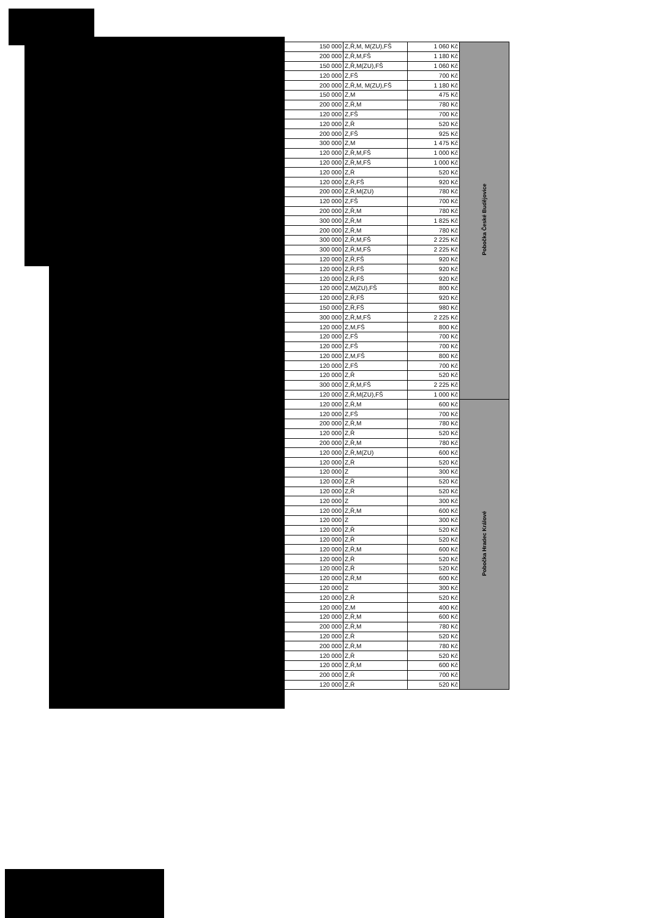| 150 000 | Z,Ř,M, M(ZU),FŠ | 1 060 Kč | Pobočka České Budějovice |
| 200 000 | Z,Ř,M,FŠ | 1 180 Kč | |
| 150 000 | Z,Ř,M(ZU),FŠ | 1 060 Kč | |
| 120 000 | Z,FŠ | 700 Kč | |
| 200 000 | Z,Ř,M, M(ZU),FŠ | 1 180 Kč | |
| 150 000 | Z,M | 475 Kč | |
| 200 000 | Z,Ř,M | 780 Kč | |
| 120 000 | Z,FŠ | 700 Kč | |
| 120 000 | Z,Ř | 520 Kč | |
| 200 000 | Z,FŠ | 925 Kč | |
| 300 000 | Z,M | 1 475 Kč | |
| 120 000 | Z,Ř,M,FŠ | 1 000 Kč | |
| 120 000 | Z,Ř,M,FŠ | 1 000 Kč | |
| 120 000 | Z,Ř | 520 Kč | |
| 120 000 | Z,Ř,FŠ | 920 Kč | |
| 200 000 | Z,Ř,M(ZU) | 780 Kč | |
| 120 000 | Z,FŠ | 700 Kč | |
| 200 000 | Z,Ř,M | 780 Kč | |
| 300 000 | Z,Ř,M | 1 825 Kč | |
| 200 000 | Z,Ř,M | 780 Kč | |
| 300 000 | Z,Ř,M,FŠ | 2 225 Kč | |
| 300 000 | Z,Ř,M,FŠ | 2 225 Kč | |
| 120 000 | Z,Ř,FŠ | 920 Kč | |
| 120 000 | Z,Ř,FŠ | 920 Kč | |
| 120 000 | Z,Ř,FŠ | 920 Kč | |
| 120 000 | Z,M(ZU),FŠ | 800 Kč | |
| 120 000 | Z,Ř,FŠ | 920 Kč | |
| 150 000 | Z,Ř,FŠ | 980 Kč | |
| 300 000 | Z,Ř,M,FŠ | 2 225 Kč | |
| 120 000 | Z,M,FŠ | 800 Kč | |
| 120 000 | Z,FŠ | 700 Kč | |
| 120 000 | Z,FŠ | 700 Kč | |
| 120 000 | Z,M,FŠ | 800 Kč | |
| 120 000 | Z,FŠ | 700 Kč | |
| 120 000 | Z,Ř | 520 Kč | |
| 300 000 | Z,Ř,M,FŠ | 2 225 Kč | |
| 120 000 | Z,Ř,M(ZU),FŠ | 1 000 Kč | |
| 120 000 | Z,Ř,M | 600 Kč | Pobočka Hradec Králové |
| 120 000 | Z,FŠ | 700 Kč | |
| 200 000 | Z,Ř,M | 780 Kč | |
| 120 000 | Z,Ř | 520 Kč | |
| 200 000 | Z,Ř,M | 780 Kč | |
| 120 000 | Z,Ř,M(ZU) | 600 Kč | |
| 120 000 | Z,Ř | 520 Kč | |
| 120 000 | Z | 300 Kč | |
| 120 000 | Z,Ř | 520 Kč | |
| 120 000 | Z,Ř | 520 Kč | |
| 120 000 | Z | 300 Kč | |
| 120 000 | Z,Ř,M | 600 Kč | |
| 120 000 | Z | 300 Kč | |
| 120 000 | Z,Ř | 520 Kč | |
| 120 000 | Z,Ř | 520 Kč | |
| 120 000 | Z,Ř,M | 600 Kč | |
| 120 000 | Z,Ř | 520 Kč | |
| 120 000 | Z,Ř | 520 Kč | |
| 120 000 | Z,Ř,M | 600 Kč | |
| 120 000 | Z | 300 Kč | |
| 120 000 | Z,Ř | 520 Kč | |
| 120 000 | Z,M | 400 Kč | |
| 120 000 | Z,Ř,M | 600 Kč | |
| 200 000 | Z,Ř,M | 780 Kč | |
| 120 000 | Z,Ř | 520 Kč | |
| 200 000 | Z,Ř,M | 780 Kč | |
| 120 000 | Z,Ř | 520 Kč | |
| 120 000 | Z,Ř,M | 600 Kč | |
| 200 000 | Z,Ř | 700 Kč | |
| 120 000 | Z,Ř | 520 Kč | |